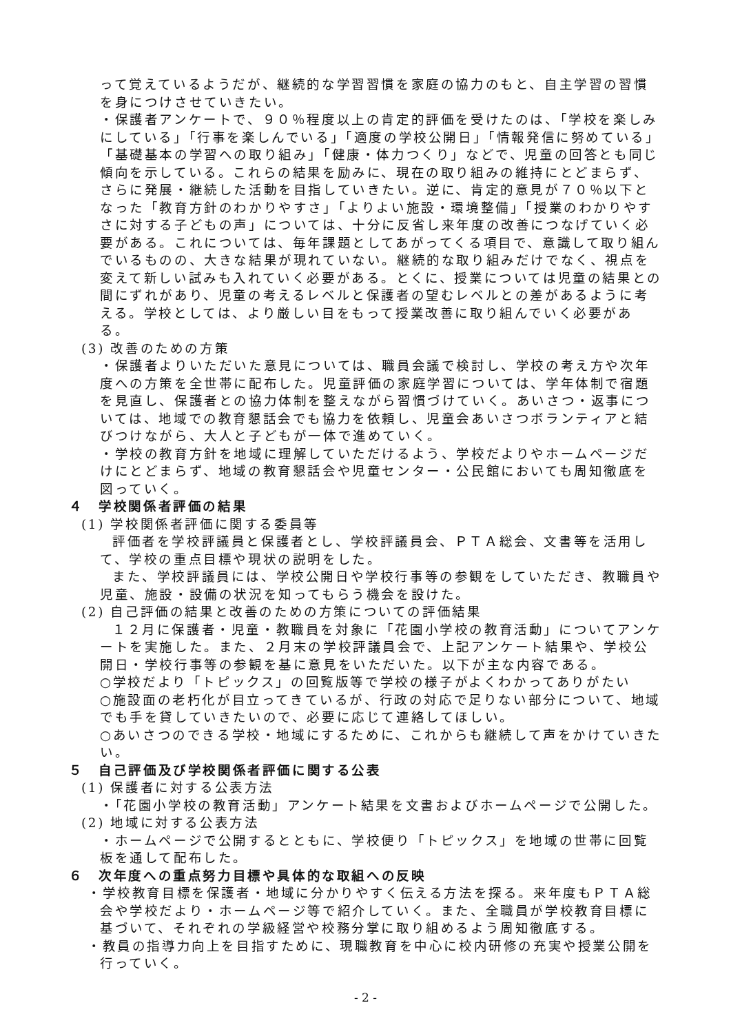って覚えているようだが、継続的な学習習慣を家庭の協力のもと、自主学習の習慣を身につけさせていきたい。
・保護者アンケートで、９０％程度以上の肯定的評価を受けたのは、「学校を楽しみにしている」「行事を楽しんでいる」「適度の学校公開日」「情報発信に努めている」「基礎基本の学習への取り組み」「健康・体力つくり」などで、児童の回答とも同じ傾向を示している。これらの結果を励みに、現在の取り組みの維持にとどまらず、さらに発展・継続した活動を目指していきたい。逆に、肯定的意見が７０％以下となった「教育方針のわかりやすさ」「よりよい施設・環境整備」「授業のわかりやすさに対する子どもの声」については、十分に反省し来年度の改善につなげていく必要がある。これについては、毎年課題としてあがってくる項目で、意識して取り組んでいるものの、大きな結果が現れていない。継続的な取り組みだけでなく、視点を変えて新しい試みも入れていく必要がある。とくに、授業については児童の結果との間にずれがあり、児童の考えるレベルと保護者の望むレベルとの差があるように考える。学校としては、より厳しい目をもって授業改善に取り組んでいく必要がある。
(3) 改善のための方策
・保護者よりいただいた意見については、職員会議で検討し、学校の考え方や次年度への方策を全世帯に配布した。児童評価の家庭学習については、学年体制で宿題を見直し、保護者との協力体制を整えながら習慣づけていく。あいさつ・返事については、地域での教育懇話会でも協力を依頼し、児童会あいさつボランティアと結びつけながら、大人と子どもが一体で進めていく。
・学校の教育方針を地域に理解していただけるよう、学校だよりやホームページだけにとどまらず、地域の教育懇話会や児童センター・公民館においても周知徹底を図っていく。
４　学校関係者評価の結果
(1) 学校関係者評価に関する委員等
評価者を学校評議員と保護者とし、学校評議員会、ＰＴＡ総会、文書等を活用して、学校の重点目標や現状の説明をした。
また、学校評議員には、学校公開日や学校行事等の参観をしていただき、教職員や児童、施設・設備の状況を知ってもらう機会を設けた。
(2) 自己評価の結果と改善のための方策についての評価結果
１２月に保護者・児童・教職員を対象に「花園小学校の教育活動」についてアンケートを実施した。また、２月末の学校評議員会で、上記アンケート結果や、学校公開日・学校行事等の参観を基に意見をいただいた。以下が主な内容である。
○学校だより「トピックス」の回覧版等で学校の様子がよくわかってありがたい
○施設面の老朽化が目立ってきているが、行政の対応で足りない部分について、地域でも手を貸していきたいので、必要に応じて連絡してほしい。
○あいさつのできる学校・地域にするために、これからも継続して声をかけていきたい。
５　自己評価及び学校関係者評価に関する公表
(1) 保護者に対する公表方法
・「花園小学校の教育活動」アンケート結果を文書およびホームページで公開した。
(2) 地域に対する公表方法
・ホームページで公開するとともに、学校便り「トピックス」を地域の世帯に回覧板を通して配布した。
６　次年度への重点努力目標や具体的な取組への反映
・学校教育目標を保護者・地域に分かりやすく伝える方法を探る。来年度もＰＴＡ総会や学校だより・ホームページ等で紹介していく。また、全職員が学校教育目標に基づいて、それぞれの学級経営や校務分掌に取り組めるよう周知徹底する。
・教員の指導力向上を目指すために、現職教育を中心に校内研修の充実や授業公開を行っていく。
- 2 -